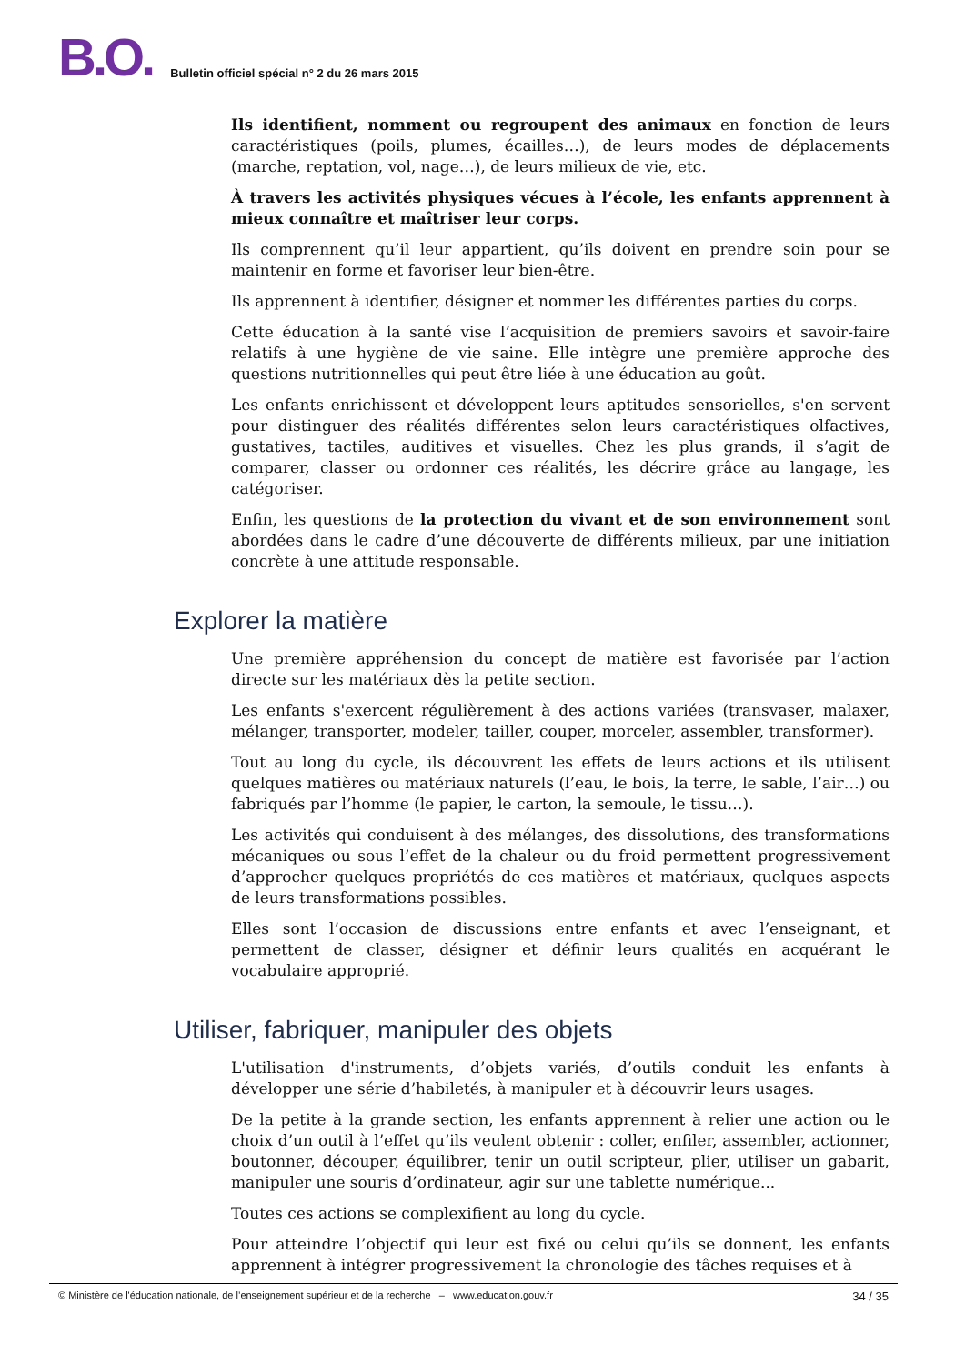B.O.
Bulletin officiel spécial n° 2 du 26 mars 2015
Ils identifient, nomment ou regroupent des animaux en fonction de leurs caractéristiques (poils, plumes, écailles…), de leurs modes de déplacements (marche, reptation, vol, nage…), de leurs milieux de vie, etc.
À travers les activités physiques vécues à l’école, les enfants apprennent à mieux connaître et maîtriser leur corps.
Ils comprennent qu’il leur appartient, qu’ils doivent en prendre soin pour se maintenir en forme et favoriser leur bien-être.
Ils apprennent à identifier, désigner et nommer les différentes parties du corps.
Cette éducation à la santé vise l’acquisition de premiers savoirs et savoir-faire relatifs à une hygiène de vie saine. Elle intègre une première approche des questions nutritionnelles qui peut être liée à une éducation au goût.
Les enfants enrichissent et développent leurs aptitudes sensorielles, s'en servent pour distinguer des réalités différentes selon leurs caractéristiques olfactives, gustatives, tactiles, auditives et visuelles. Chez les plus grands, il s’agit de comparer, classer ou ordonner ces réalités, les décrire grâce au langage, les catégoriser.
Enfin, les questions de la protection du vivant et de son environnement sont abordées dans le cadre d’une découverte de différents milieux, par une initiation concrète à une attitude responsable.
Explorer la matière
Une première appréhension du concept de matière est favorisée par l’action directe sur les matériaux dès la petite section.
Les enfants s'exercent régulièrement à des actions variées (transvaser, malaxer, mélanger, transporter, modeler, tailler, couper, morceler, assembler, transformer).
Tout au long du cycle, ils découvrent les effets de leurs actions et ils utilisent quelques matières ou matériaux naturels (l’eau, le bois, la terre, le sable, l’air…) ou fabriqués par l’homme (le papier, le carton, la semoule, le tissu…).
Les activités qui conduisent à des mélanges, des dissolutions, des transformations mécaniques ou sous l’effet de la chaleur ou du froid permettent progressivement d’approcher quelques propriétés de ces matières et matériaux, quelques aspects de leurs transformations possibles.
Elles sont l’occasion de discussions entre enfants et avec l’enseignant, et permettent de classer, désigner et définir leurs qualités en acquérant le vocabulaire approprié.
Utiliser, fabriquer, manipuler des objets
L'utilisation d'instruments, d’objets variés, d’outils conduit les enfants à développer une série d’habiletés, à manipuler et à découvrir leurs usages.
De la petite à la grande section, les enfants apprennent à relier une action ou le choix d’un outil à l’effet qu’ils veulent obtenir : coller, enfiler, assembler, actionner, boutonner, découper, équilibrer, tenir un outil scripteur, plier, utiliser un gabarit, manipuler une souris d’ordinateur, agir sur une tablette numérique...
Toutes ces actions se complexifient au long du cycle.
Pour atteindre l’objectif qui leur est fixé ou celui qu’ils se donnent, les enfants apprennent à intégrer progressivement la chronologie des tâches requises et à
© Ministère de l'éducation nationale, de l’enseignement supérieur et de la recherche – www.education.gouv.fr 34 / 35